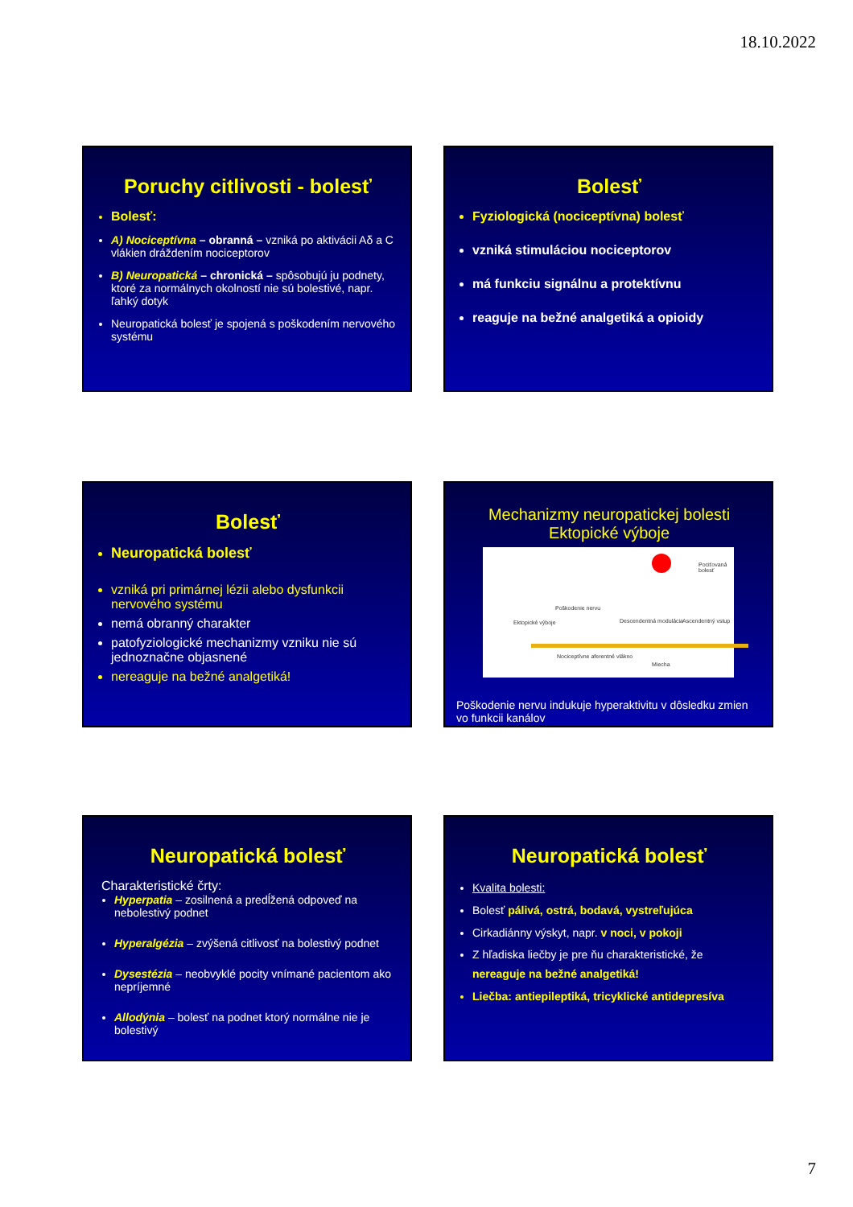18.10.2022
Poruchy citlivosti - bolesť
Bolesť:
A) Nociceptívna – obranná – vzniká po aktivácii Aδ a C vlákien dráždením nociceptorov
B) Neuropatická – chronická – spôsobujú ju podnety, ktoré za normálnych okolností nie sú bolestivé, napr. ľahký dotyk
Neuropatická bolesť je spojená s poškodením nervového systému
Bolesť
Fyziologická (nociceptívna) bolesť
vzniká stimuláciou nociceptorov
má funkciu signálnu a protektívnu
reaguje na bežné analgetiká a opioidy
Bolesť
Neuropatická bolesť
vzniká pri primárnej lézii alebo dysfunkcii nervového systému
nemá obranný charakter
patofyziologické mechanizmy vzniku nie sú jednoznačne objasnené
nereaguje na bežné analgetiká!
Mechanizmy neuropatickej bolesti
Ektopické výboje
Pociťovaná bolesť
Poškodenie nervu
Ektopické výboje Descendentná modulácia Ascendentný vstup
Nociceptívne aferentné vlákno
Miecha
Poškodenie nervu indukuje hyperaktivitu v dôsledku zmien vo funkcii kanálov
Neuropatická bolesť
Charakteristické črty:
Hyperpatia – zosilnená a predĺžená odpoveď na nebolestivý podnet
Hyperalgézia – zvýšená citlivosť na bolestivý podnet
Dysestézia – neobvyklé pocity vnímané pacientom ako nepríjemné
Allodýnia – bolesť na podnet ktorý normálne nie je bolestivý
Neuropatická bolesť
Kvalita bolesti:
Bolesť pálivá, ostrá, bodavá, vystreľujúca
Cirkadiánny výskyt, napr. v noci, v pokoji
Z hľadiska liečby je pre ňu charakteristické, že nereaguje na bežné analgetiká!
Liečba: antiepileptiká, tricyklické antidepresíva
7